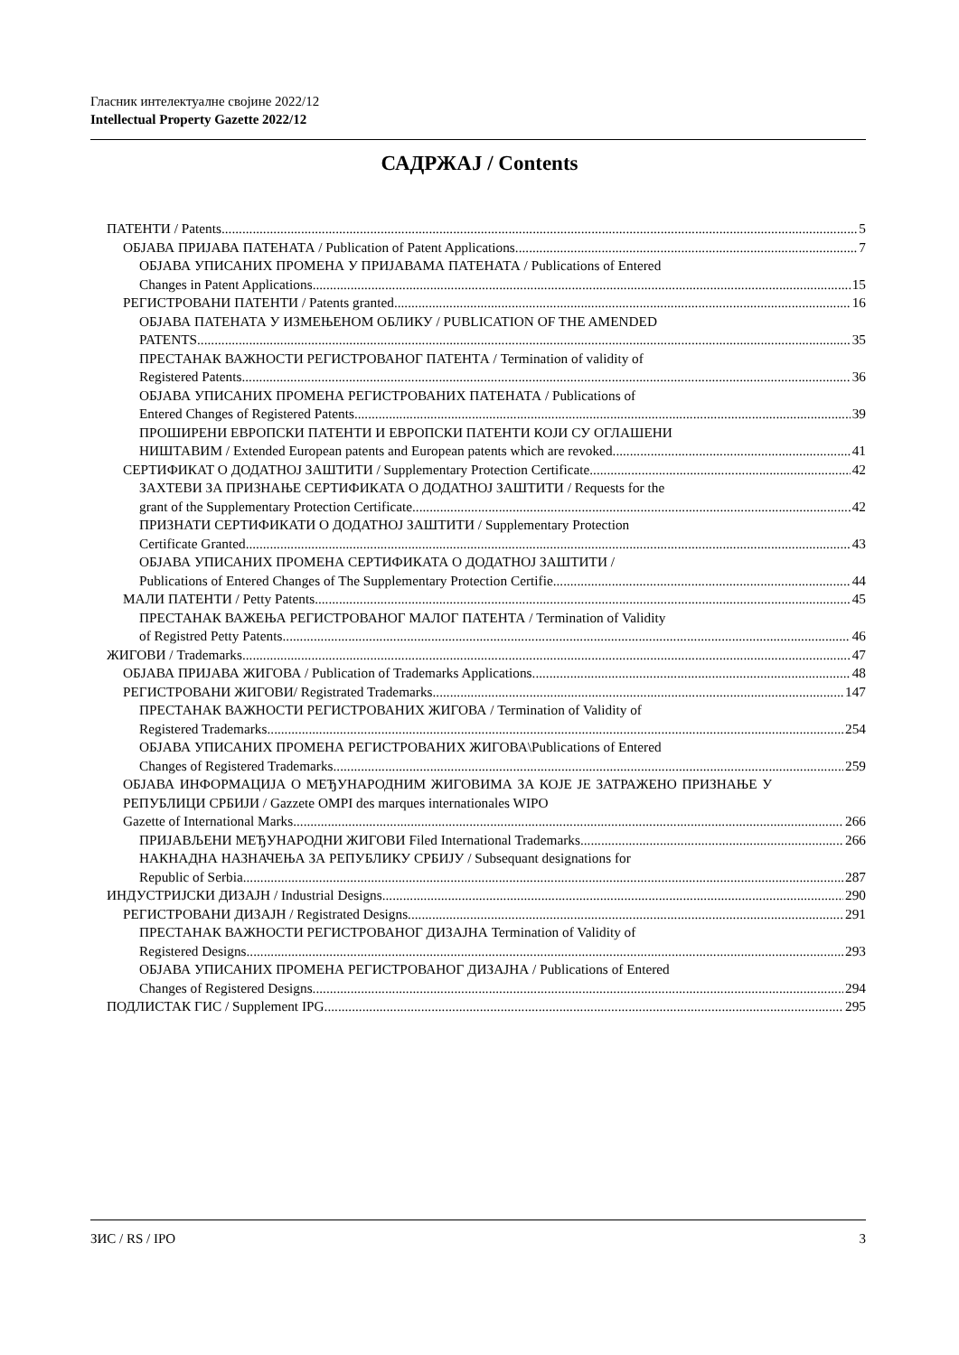Гласник интелектуалне својине 2022/12
Intellectual Property Gazette 2022/12
САДРЖАЈ / Contents
ПАТЕНТИ / Patents 5
ОБЈАВА ПРИЈАВА ПАТЕНАТА / Publication of Patent Applications 7
ОБЈАВА УПИСАНИХ ПРОМЕНА У ПРИЈАВАМА ПАТЕНАТА / Publications of Entered
Changes in Patent Applications 15
РЕГИСТРОВАНИ ПАТЕНТИ / Patents granted 16
ОБЈАВА ПАТЕНАТА У ИЗМЕЊЕНОМ ОБЛИКУ / PUBLICATION OF THE AMENDED
PATENTS 35
ПРЕСТАНАК ВАЖНОСТИ РЕГИСТРОВАНОГ ПАТЕНТА / Termination of validity of
Registered Patents 36
ОБЈАВА УПИСАНИХ ПРОМЕНА РЕГИСТРОВАНИХ ПАТЕНАТА / Publications of
Entered Changes of Registered Patents 39
ПРОШИРЕНИ ЕВРОПСКИ ПАТЕНТИ И ЕВРОПСКИ ПАТЕНТИ КОЈИ СУ ОГЛАШЕНИ
НИШТАВИМ / Extended European patents and European patents which are revoked 41
СЕРТИФИКАТ О ДОДАТНОЈ ЗАШТИТИ / Supplementary Protection Certificate 42
ЗАХТЕВИ ЗА ПРИЗНАЊЕ СЕРТИФИКАТА О ДОДАТНОЈ ЗАШТИТИ / Requests for the
grant of the Supplementary Protection Certificate 42
ПРИЗНАТИ СЕРТИФИКАТИ О ДОДАТНОЈ ЗАШТИТИ / Supplementary Protection
Certificate Granted 43
ОБЈАВА УПИСАНИХ ПРОМЕНА СЕРТИФИКАТА О ДОДАТНОЈ ЗАШТИТИ /
Publications of Entered Changes of The Supplementary Protection Certifie 44
МАЛИ ПАТЕНТИ / Petty Patents 45
ПРЕСТАНАК ВАЖЕЊА РЕГИСТРОВАНОГ МАЛОГ ПАТЕНТА / Termination of Validity
of Registred Petty Patents 46
ЖИГОВИ / Trademarks 47
ОБЈАВА ПРИЈАВА ЖИГОВА / Publication of Trademarks Applications 48
РЕГИСТРОВАНИ ЖИГОВИ/ Registrated Trademarks 147
ПРЕСТАНАК ВАЖНОСТИ РЕГИСТРОВАНИХ ЖИГОВА / Termination of Validity of
Registered Trademarks 254
ОБЈАВА УПИСАНИХ ПРОМЕНА РЕГИСТРОВАНИХ ЖИГОВА\Publications of Entered
Changes of Registered Trademarks 259
ОБЈАВА ИНФОРМАЦИЈА О МЕЂУНАРОДНИМ ЖИГОВИМА ЗА КОЈЕ ЈЕ ЗАТРАЖЕНО ПРИЗНАЊЕ У РЕПУБЛИЦИ СРБИЈИ / Gazzete OMPI des marques internationales WIPO
Gazette of International Marks 266
ПРИЈАВЉЕНИ МЕЂУНАРОДНИ ЖИГОВИ Filed International Trademarks 266
НАКНАДНА НАЗНАЧЕЊА ЗА РЕПУБЛИКУ СРБИЈУ / Subsequant designations for
Republic of Serbia 287
ИНДУСТРИЈСКИ ДИЗАЈН / Industrial Designs 290
РЕГИСТРОВАНИ ДИЗАЈН / Registrated Designs 291
ПРЕСТАНАК ВАЖНОСТИ РЕГИСТРОВАНОГ ДИЗАЈНА Termination of Validity of
Registered Designs 293
ОБЈАВА УПИСАНИХ ПРОМЕНА РЕГИСТРОВАНОГ ДИЗАЈНА / Publications of Entered
Changes of Registered Designs 294
ПОДЛИСТАК ГИС / Supplement IPG 295
ЗИС / RS / IPO 3